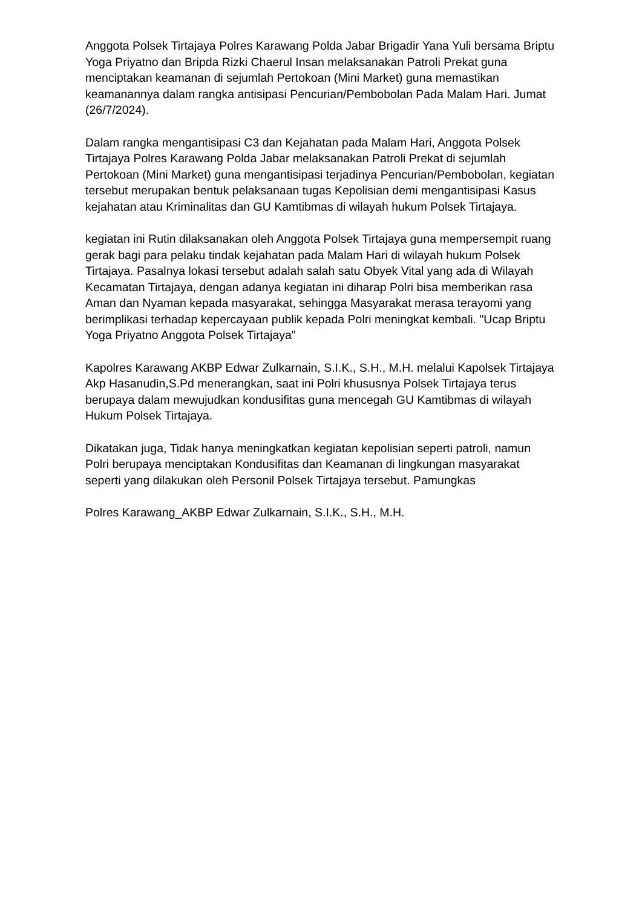Anggota Polsek Tirtajaya Polres Karawang Polda Jabar Brigadir Yana Yuli bersama Briptu Yoga Priyatno dan Bripda Rizki Chaerul Insan melaksanakan Patroli Prekat guna menciptakan keamanan di sejumlah Pertokoan (Mini Market) guna memastikan keamanannya dalam rangka antisipasi Pencurian/Pembobolan Pada Malam Hari. Jumat (26/7/2024).
Dalam rangka mengantisipasi C3 dan Kejahatan pada Malam Hari, Anggota Polsek Tirtajaya Polres Karawang Polda Jabar melaksanakan Patroli Prekat di sejumlah Pertokoan (Mini Market) guna mengantisipasi terjadinya Pencurian/Pembobolan, kegiatan tersebut merupakan bentuk pelaksanaan tugas Kepolisian demi mengantisipasi Kasus kejahatan atau Kriminalitas dan GU Kamtibmas di wilayah hukum Polsek Tirtajaya.
kegiatan ini Rutin dilaksanakan oleh Anggota Polsek Tirtajaya guna mempersempit ruang gerak bagi para pelaku tindak kejahatan pada Malam Hari di wilayah hukum Polsek Tirtajaya. Pasalnya lokasi tersebut adalah salah satu Obyek Vital yang ada di Wilayah Kecamatan Tirtajaya, dengan adanya kegiatan ini diharap Polri bisa memberikan rasa Aman dan Nyaman kepada masyarakat, sehingga Masyarakat merasa terayomi yang berimplikasi terhadap kepercayaan publik kepada Polri meningkat kembali. "Ucap Briptu Yoga Priyatno Anggota Polsek Tirtajaya"
Kapolres Karawang AKBP Edwar Zulkarnain, S.I.K., S.H., M.H. melalui Kapolsek Tirtajaya Akp Hasanudin,S.Pd menerangkan, saat ini Polri khususnya Polsek Tirtajaya terus berupaya dalam mewujudkan kondusifitas guna mencegah GU Kamtibmas di wilayah Hukum Polsek Tirtajaya.
Dikatakan juga, Tidak hanya meningkatkan kegiatan kepolisian seperti patroli, namun Polri berupaya menciptakan Kondusifitas dan Keamanan di lingkungan masyarakat seperti yang dilakukan oleh Personil Polsek Tirtajaya tersebut. Pamungkas
Polres Karawang_AKBP Edwar Zulkarnain, S.I.K., S.H., M.H.